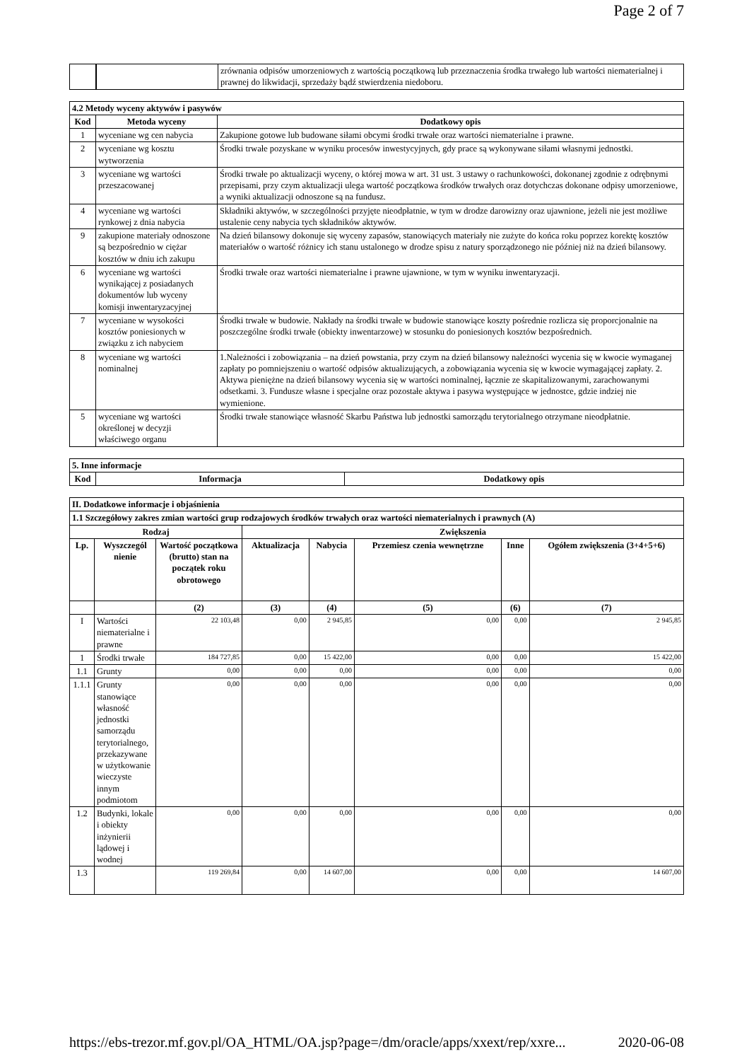Page 2 of 7
| | | zrównania odpisów umorzeniowych z wartością początkową lub przeznaczenia środka trwałego lub wartości niematerialnej i prawnej do likwidacji, sprzedaży bądź stwierdzenia niedoboru. |
| 4.2 Metody wyceny aktywów i pasywów | | |
| --- | --- | --- |
| Kod | Metoda wyceny | Dodatkowy opis |
| 1 | wyceniane wg cen nabycia | Zakupione gotowe lub budowane siłami obcymi środki trwałe oraz wartości niematerialne i prawne. |
| 2 | wyceniane wg kosztu wytworzenia | Środki trwałe pozyskane w wyniku procesów inwestycyjnych, gdy prace są wykonywane siłami własnymi jednostki. |
| 3 | wyceniane wg wartości przeszacowanej | Środki trwałe po aktualizacji wyceny, o której mowa w art. 31 ust. 3 ustawy o rachunkowości, dokonanej zgodnie z odrębnymi przepisami, przy czym aktualizacji ulega wartość początkowa środków trwałych oraz dotychczas dokonane odpisy umorzeniowe, a wyniki aktualizacji odnoszone są na fundusz. |
| 4 | wyceniane wg wartości rynkowej z dnia nabycia | Składniki aktywów, w szczególności przyjęte nieodpłatnie, w tym w drodze darowizny oraz ujawnione, jeżeli nie jest możliwe ustalenie ceny nabycia tych składników aktywów. |
| 9 | zakupione materiały odnoszone są bezpośrednio w ciężar kosztów w dniu ich zakupu | Na dzień bilansowy dokonuje się wyceny zapasów, stanowiących materiały nie zużyte do końca roku poprzez korektę kosztów materiałów o wartość różnicy ich stanu ustalonego w drodze spisu z natury sporządzonego nie później niż na dzień bilansowy. |
| 6 | wyceniane wg wartości wynikającej z posiadanych dokumentów lub wyceny komisji inwentaryzacyjnej | Środki trwałe oraz wartości niematerialne i prawne ujawnione, w tym w wyniku inwentaryzacji. |
| 7 | wyceniane w wysokości kosztów poniesionych w związku z ich nabyciem | Środki trwałe w budowie. Nakłady na środki trwałe w budowie stanowiące koszty pośrednie rozlicza się proporcjonalnie na poszczególne środki trwałe (obiekty inwentarzowe) w stosunku do poniesionych kosztów bezpośrednich. |
| 8 | wyceniane wg wartości nominalnej | 1.Należności i zobowiązania – na dzień powstania, przy czym na dzień bilansowy należności wycenia się w kwocie wymaganej zapłaty po pomniejszeniu o wartość odpisów aktualizujących, a zobowiązania wycenia się w kwocie wymagającej zapłaty. 2. Aktywa pieniężne na dzień bilansowy wycenia się w wartości nominalnej, łącznie ze skapitalizowanymi, zarachowanymi odsetkami. 3. Fundusze własne i specjalne oraz pozostałe aktywa i pasywa występujące w jednostce, gdzie indziej nie wymienione. |
| 5 | wyceniane wg wartości określonej w decyzji właściwego organu | Środki trwałe stanowiące własność Skarbu Państwa lub jednostki samorządu terytorialnego otrzymane nieodpłatnie. |
| 5. Inne informacje | | |
| --- | --- | --- |
| Kod | Informacja | Dodatkowy opis |
| II. Dodatkowe informacje i objaśnienia | | | | | | | |
| --- | --- | --- | --- | --- | --- | --- | --- |
| 1.1 Szczegółowy zakres zmian wartości grup rodzajowych środków trwałych oraz wartości niematerialnych i prawnych (A) | | | | | | | |
| Rodzaj | | | Zwiększenia | | | | |
| Lp. | Wyszczegól nienie | Wartość początkowa (brutto) stan na początek roku obrotowego | Aktualizacja | Nabycia | Przemiesz czenia wewnętrzne | Inne | Ogółem zwiększenia (3+4+5+6) |
| | | (2) | (3) | (4) | (5) | (6) | (7) |
| I | Wartości niematerialne i prawne | 22 103,48 | 0,00 | 2 945,85 | 0,00 | 0,00 | 2 945,85 |
| 1 | Środki trwałe | 184 727,85 | 0,00 | 15 422,00 | 0,00 | 0,00 | 15 422,00 |
| 1.1 | Grunty | 0,00 | 0,00 | 0,00 | 0,00 | 0,00 | 0,00 |
| 1.1.1 | Grunty stanowiące własność jednostki samorządu terytorialnego, przekazywane w użytkowanie wieczyste innym podmiotom | 0,00 | 0,00 | 0,00 | 0,00 | 0,00 | 0,00 |
| 1.2 | Budynki, lokale i obiekty inżynierii lądowej i wodnej | 0,00 | 0,00 | 0,00 | 0,00 | 0,00 | 0,00 |
| 1.3 | | 119 269,84 | 0,00 | 14 607,00 | 0,00 | 0,00 | 14 607,00 |
https://ebs-trezor.mf.gov.pl/OA_HTML/OA.jsp?page=/dm/oracle/apps/xxext/rep/xxre... 2020-06-08